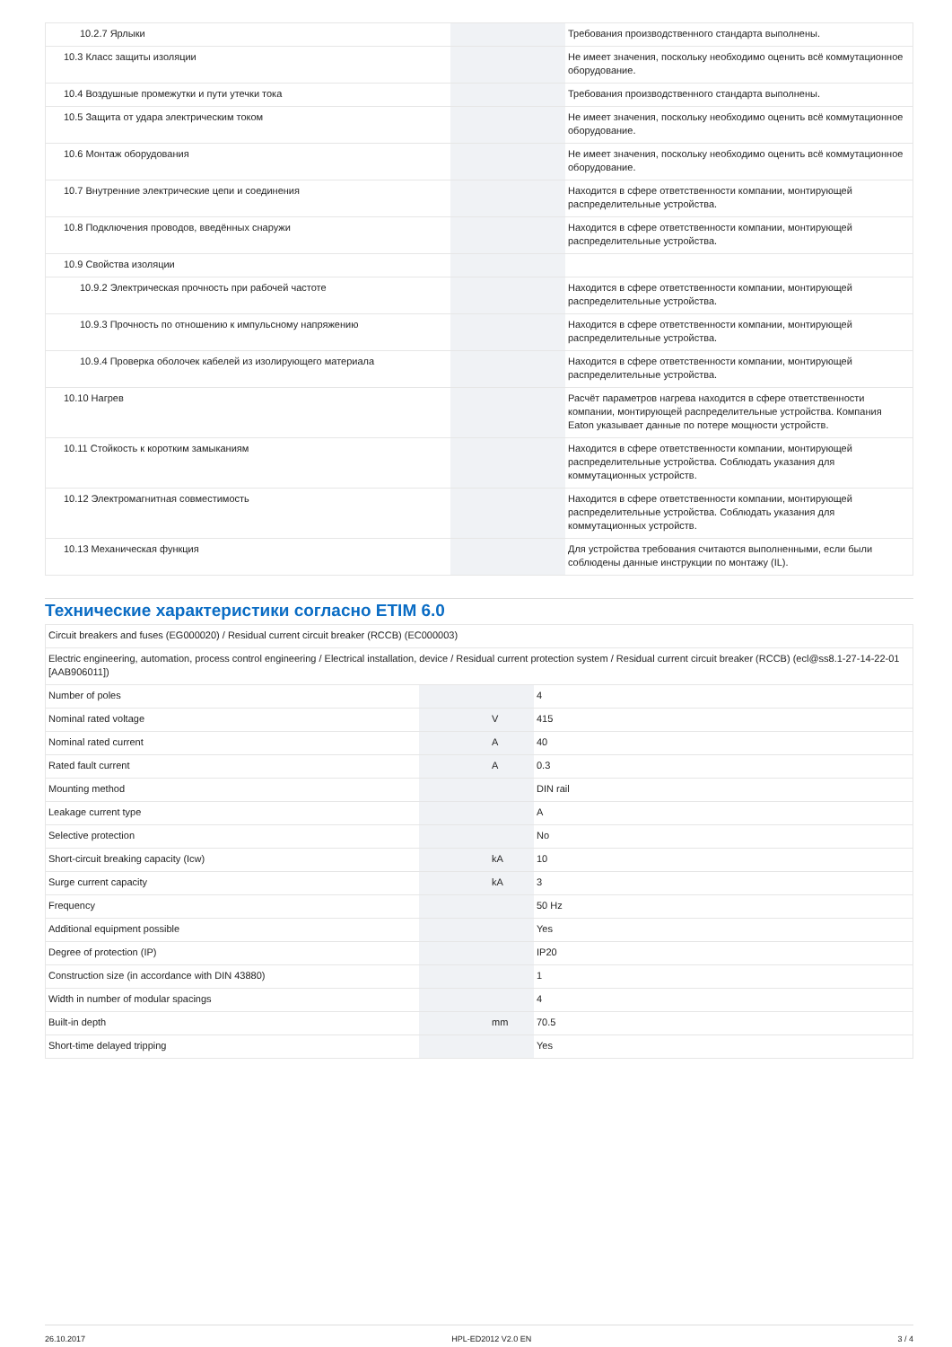| 10.2.7 Ярлыки | | | Требования производственного стандарта выполнены. |
| 10.3 Класс защиты изоляции | | | Не имеет значения, поскольку необходимо оценить всё коммутационное оборудование. |
| 10.4 Воздушные промежутки и пути утечки тока | | | Требования производственного стандарта выполнены. |
| 10.5 Защита от удара электрическим током | | | Не имеет значения, поскольку необходимо оценить всё коммутационное оборудование. |
| 10.6 Монтаж оборудования | | | Не имеет значения, поскольку необходимо оценить всё коммутационное оборудование. |
| 10.7 Внутренние электрические цепи и соединения | | | Находится в сфере ответственности компании, монтирующей распределительные устройства. |
| 10.8 Подключения проводов, введённых снаружи | | | Находится в сфере ответственности компании, монтирующей распределительные устройства. |
| 10.9 Свойства изоляции | | | |
| 10.9.2 Электрическая прочность при рабочей частоте | | | Находится в сфере ответственности компании, монтирующей распределительные устройства. |
| 10.9.3 Прочность по отношению к импульсному напряжению | | | Находится в сфере ответственности компании, монтирующей распределительные устройства. |
| 10.9.4 Проверка оболочек кабелей из изолирующего материала | | | Находится в сфере ответственности компании, монтирующей распределительные устройства. |
| 10.10 Нагрев | | | Расчёт параметров нагрева находится в сфере ответственности компании, монтирующей распределительные устройства. Компания Eaton указывает данные по потере мощности устройств. |
| 10.11 Стойкость к коротким замыканиям | | | Находится в сфере ответственности компании, монтирующей распределительные устройства. Соблюдать указания для коммутационных устройств. |
| 10.12 Электромагнитная совместимость | | | Находится в сфере ответственности компании, монтирующей распределительные устройства. Соблюдать указания для коммутационных устройств. |
| 10.13 Механическая функция | | | Для устройства требования считаются выполненными, если были соблюдены данные инструкции по монтажу (IL). |
Технические характеристики согласно ETIM 6.0
| Circuit breakers and fuses (EG000020) / Residual current circuit breaker (RCCB) (EC000003) | | | |
| Electric engineering, automation, process control engineering / Electrical installation, device / Residual current protection system / Residual current circuit breaker (RCCB) (ecl@ss8.1-27-14-22-01 [AAB906011]) | | | |
| Number of poles | | | 4 |
| Nominal rated voltage | | V | 415 |
| Nominal rated current | | A | 40 |
| Rated fault current | | A | 0.3 |
| Mounting method | | | DIN rail |
| Leakage current type | | | A |
| Selective protection | | | No |
| Short-circuit breaking capacity (Icw) | | kA | 10 |
| Surge current capacity | | kA | 3 |
| Frequency | | | 50 Hz |
| Additional equipment possible | | | Yes |
| Degree of protection (IP) | | | IP20 |
| Construction size (in accordance with DIN 43880) | | | 1 |
| Width in number of modular spacings | | | 4 |
| Built-in depth | | mm | 70.5 |
| Short-time delayed tripping | | | Yes |
26.10.2017 HPL-ED2012 V2.0 EN 3 / 4